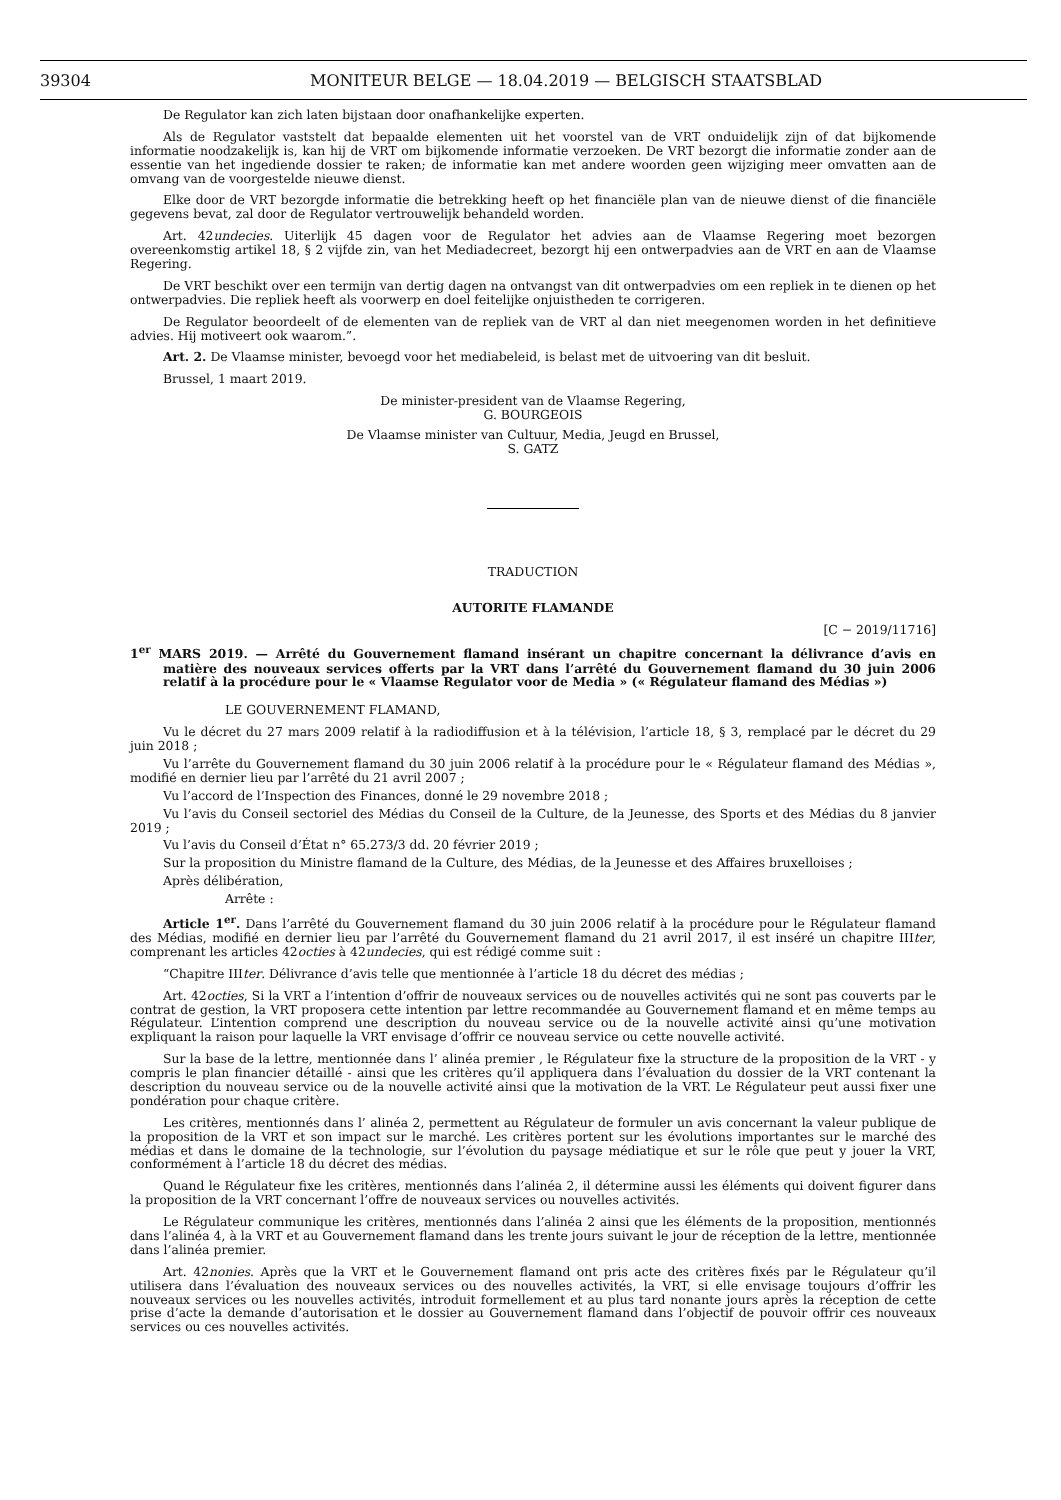39304 MONITEUR BELGE — 18.04.2019 — BELGISCH STAATSBLAD
De Regulator kan zich laten bijstaan door onafhankelijke experten.
Als de Regulator vaststelt dat bepaalde elementen uit het voorstel van de VRT onduidelijk zijn of dat bijkomende informatie noodzakelijk is, kan hij de VRT om bijkomende informatie verzoeken. De VRT bezorgt die informatie zonder aan de essentie van het ingediende dossier te raken; de informatie kan met andere woorden geen wijziging meer omvatten aan de omvang van de voorgestelde nieuwe dienst.
Elke door de VRT bezorgde informatie die betrekking heeft op het financiële plan van de nieuwe dienst of die financiële gegevens bevat, zal door de Regulator vertrouwelijk behandeld worden.
Art. 42undecies. Uiterlijk 45 dagen voor de Regulator het advies aan de Vlaamse Regering moet bezorgen overeenkomstig artikel 18, § 2 vijfde zin, van het Mediadecreet, bezorgt hij een ontwerpadvies aan de VRT en aan de Vlaamse Regering.
De VRT beschikt over een termijn van dertig dagen na ontvangst van dit ontwerpadvies om een repliek in te dienen op het ontwerpadvies. Die repliek heeft als voorwerp en doel feitelijke onjuistheden te corrigeren.
De Regulator beoordeelt of de elementen van de repliek van de VRT al dan niet meegenomen worden in het definitieve advies. Hij motiveert ook waarom.”.
Art. 2. De Vlaamse minister, bevoegd voor het mediabeleid, is belast met de uitvoering van dit besluit.
Brussel, 1 maart 2019.
De minister-president van de Vlaamse Regering,
G. BOURGEOIS
De Vlaamse minister van Cultuur, Media, Jeugd en Brussel,
S. GATZ
TRADUCTION
AUTORITE FLAMANDE
[C − 2019/11716]
1<sup>er</sup> MARS 2019. — Arrêté du Gouvernement flamand insérant un chapitre concernant la délivrance d’avis en matière des nouveaux services offerts par la VRT dans l’arrêté du Gouvernement flamand du 30 juin 2006 relatif à la procédure pour le « Vlaamse Regulator voor de Media » (« Régulateur flamand des Médias »)
LE GOUVERNEMENT FLAMAND,
Vu le décret du 27 mars 2009 relatif à la radiodiffusion et à la télévision, l’article 18, § 3, remplacé par le décret du 29 juin 2018 ;
Vu l’arrête du Gouvernement flamand du 30 juin 2006 relatif à la procédure pour le « Régulateur flamand des Médias », modifié en dernier lieu par l’arrêté du 21 avril 2007 ;
Vu l’accord de l’Inspection des Finances, donné le 29 novembre 2018 ;
Vu l’avis du Conseil sectoriel des Médias du Conseil de la Culture, de la Jeunesse, des Sports et des Médias du 8 janvier 2019 ;
Vu l’avis du Conseil d’État n° 65.273/3 dd. 20 février 2019 ;
Sur la proposition du Ministre flamand de la Culture, des Médias, de la Jeunesse et des Affaires bruxelloises ;
Après délibération,
Arrête :
Article 1<sup>er</sup>. Dans l’arrêté du Gouvernement flamand du 30 juin 2006 relatif à la procédure pour le Régulateur flamand des Médias, modifié en dernier lieu par l’arrêté du Gouvernement flamand du 21 avril 2017, il est inséré un chapitre IIIter, comprenant les articles 42octies à 42undecies, qui est rédigé comme suit :
“Chapitre IIIter. Délivrance d’avis telle que mentionnée à l’article 18 du décret des médias ;
Art. 42octies, Si la VRT a l’intention d’offrir de nouveaux services ou de nouvelles activités qui ne sont pas couverts par le contrat de gestion, la VRT proposera cette intention par lettre recommandée au Gouvernement flamand et en même temps au Régulateur. L’intention comprend une description du nouveau service ou de la nouvelle activité ainsi qu’une motivation expliquant la raison pour laquelle la VRT envisage d’offrir ce nouveau service ou cette nouvelle activité.
Sur la base de la lettre, mentionnée dans l’ alinéa premier , le Régulateur fixe la structure de la proposition de la VRT - y compris le plan financier détaillé - ainsi que les critères qu’il appliquera dans l’évaluation du dossier de la VRT contenant la description du nouveau service ou de la nouvelle activité ainsi que la motivation de la VRT. Le Régulateur peut aussi fixer une pondération pour chaque critère.
Les critères, mentionnés dans l’ alinéa 2, permettent au Régulateur de formuler un avis concernant la valeur publique de la proposition de la VRT et son impact sur le marché. Les critères portent sur les évolutions importantes sur le marché des médias et dans le domaine de la technologie, sur l’évolution du paysage médiatique et sur le rôle que peut y jouer la VRT, conformément à l’article 18 du décret des médias.
Quand le Régulateur fixe les critères, mentionnés dans l’alinéa 2, il détermine aussi les éléments qui doivent figurer dans la proposition de la VRT concernant l’offre de nouveaux services ou nouvelles activités.
Le Régulateur communique les critères, mentionnés dans l’alinéa 2 ainsi que les éléments de la proposition, mentionnés dans l’alinéa 4, à la VRT et au Gouvernement flamand dans les trente jours suivant le jour de réception de la lettre, mentionnée dans l’alinéa premier.
Art. 42nonies. Après que la VRT et le Gouvernement flamand ont pris acte des critères fixés par le Régulateur qu’il utilisera dans l’évaluation des nouveaux services ou des nouvelles activités, la VRT, si elle envisage toujours d’offrir les nouveaux services ou les nouvelles activités, introduit formellement et au plus tard nonante jours après la réception de cette prise d’acte la demande d’autorisation et le dossier au Gouvernement flamand dans l’objectif de pouvoir offrir ces nouveaux services ou ces nouvelles activités.